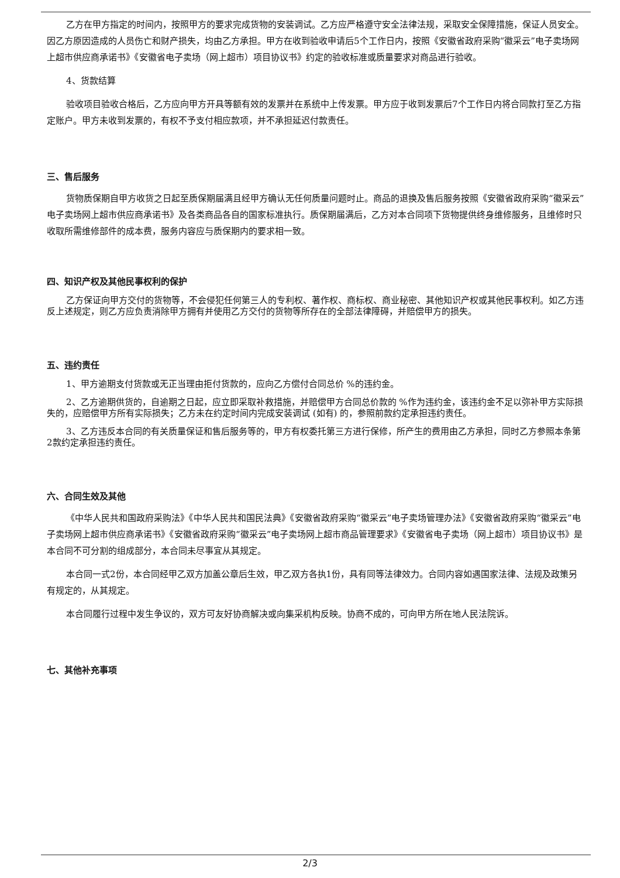乙方在甲方指定的时间内，按照甲方的要求完成货物的安装调试。乙方应严格遵守安全法律法规，采取安全保障措施，保证人员安全。因乙方原因造成的人员伤亡和财产损失，均由乙方承担。甲方在收到验收申请后5个工作日内，按照《安徽省政府采购“徽采云”电子卖场网上超市供应商承诺书》《安徽省电子卖场（网上超市）项目协议书》约定的验收标准或质量要求对商品进行验收。
4、货款结算
验收项目验收合格后，乙方应向甲方开具等额有效的发票并在系统中上传发票。甲方应于收到发票后7个工作日内将合同款打至乙方指定账户。甲方未收到发票的，有权不予支付相应款项，并不承担延迟付款责任。
三、售后服务
货物质保期自甲方收货之日起至质保期届满且经甲方确认无任何质量问题时止。商品的退换及售后服务按照《安徽省政府采购“徽采云”电子卖场网上超市供应商承诺书》及各类商品各自的国家标准执行。质保期届满后，乙方对本合同项下货物提供终身维修服务，且维修时只收取所需维修部件的成本费，服务内容应与质保期内的要求相一致。
四、知识产权及其他民事权利的保护
乙方保证向甲方交付的货物等，不会侵犯任何第三人的专利权、著作权、商标权、商业秘密、其他知识产权或其他民事权利。如乙方违反上述规定，则乙方应负责消除甲方拥有并使用乙方交付的货物等所存在的全部法律障碍，并赔偿甲方的损失。
五、违约责任
1、甲方逾期支付货款或无正当理由拒付货款的，应向乙方偿付合同总价 %的违约金。
2、乙方逾期供货的，自逾期之日起，应立即采取补救措施，并赔偿甲方合同总价款的 %作为违约金，该违约金不足以弥补甲方实际损失的，应赔偿甲方所有实际损失；乙方未在约定时间内完成安装调试 (如有) 的，参照前款约定承担违约责任。
3、乙方违反本合同的有关质量保证和售后服务等的，甲方有权委托第三方进行保修，所产生的费用由乙方承担，同时乙方参照本条第2款约定承担违约责任。
六、合同生效及其他
《中华人民共和国政府采购法》《中华人民共和国民法典》《安徽省政府采购“徽采云”电子卖场管理办法》《安徽省政府采购“徽采云”电子卖场网上超市供应商承诺书》《安徽省政府采购“徽采云”电子卖场网上超市商品管理要求》《安徽省电子卖场（网上超市）项目协议书》是本合同不可分割的组成部分，本合同未尽事宜从其规定。
本合同一式2份，本合同经甲乙双方加盖公章后生效，甲乙双方各执1份，具有同等法律效力。合同内容如遇国家法律、法规及政策另有规定的，从其规定。
本合同履行过程中发生争议的，双方可友好协商解决或向集采机构反映。协商不成的，可向甲方所在地人民法院诉。
七、其他补充事项
2/3